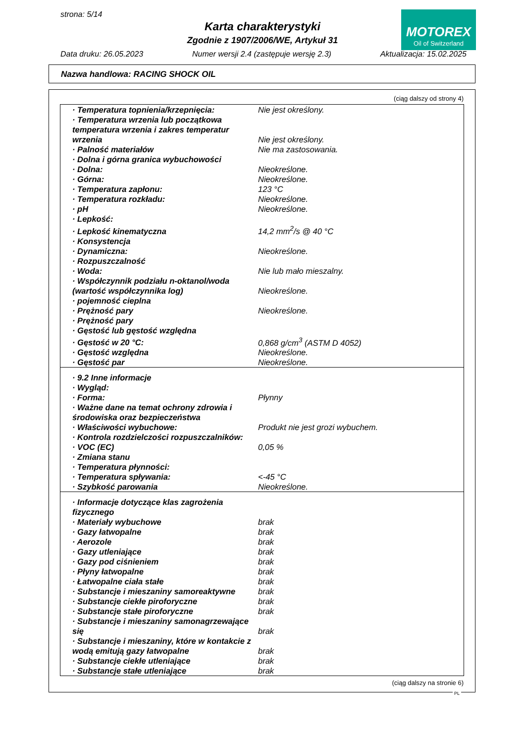strona: 5/14
Karta charakterystyki
Zgodnie z 1907/2006/WE, Artykuł 31
MOTOREX
Oil of Switzerland
Data druku: 26.05.2023 Numer wersji 2.4 (zastępuje wersję 2.3) Aktualizacja: 15.02.2025
Nazwa handlowa: RACING SHOCK OIL
(ciąg dalszy od strony 4)
| · Temperatura topnienia/krzepnięcia: | Nie jest określony. |
| · Temperatura wrzenia lub początkowa temperatura wrzenia i zakres temperatur wrzenia | Nie jest określony. |
| · Palność materiałów | Nie ma zastosowania. |
| · Dolna i górna granica wybuchowości | |
| · Dolna: | Nieokreślone. |
| · Górna: | Nieokreślone. |
| · Temperatura zapłonu: | 123 °C |
| · Temperatura rozkładu: | Nieokreślone. |
| · pH | Nieokreślone. |
| · Lepkość: | |
| · Lepkość kinematyczna | 14,2 mm<sup>2</sup>/s @ 40 °C |
| · Konsystencja | |
| · Dynamiczna: | Nieokreślone. |
| · Rozpuszczalność | |
| · Woda: | Nie lub mało mieszalny. |
| · Współczynnik podziału n-oktanol/woda (wartość współczynnika log) | Nieokreślone. |
| · pojemność cieplna | |
| · Prężność pary | Nieokreślone. |
| · Prężność pary | |
| · Gęstość lub gęstość względna | |
| · Gęstość w 20 °C: | 0,868 g/cm<sup>3</sup> (ASTM D 4052) |
| · Gęstość względna | Nieokreślone. |
| · Gęstość par | Nieokreślone. |
| · 9.2 Inne informacje | |
| · Wygląd: | |
| · Forma: | Płynny |
| · Ważne dane na temat ochrony zdrowia i środowiska oraz bezpieczeństwa | |
| · Właściwości wybuchowe: | Produkt nie jest grozi wybuchem. |
| · Kontrola rozdzielczości rozpuszczalników: | |
| · VOC (EC) | 0,05 % |
| · Zmiana stanu | |
| · Temperatura płynności: | |
| · Temperatura spływania: | <-45 °C |
| · Szybkość parowania | Nieokreślone. |
| · Informacje dotyczące klas zagrożenia fizycznego | |
| · Materiały wybuchowe | brak |
| · Gazy łatwopalne | brak |
| · Aerozole | brak |
| · Gazy utleniające | brak |
| · Gazy pod ciśnieniem | brak |
| · Płyny łatwopalne | brak |
| · Łatwopalne ciała stałe | brak |
| · Substancje i mieszaniny samoreaktywne | brak |
| · Substancje ciekłe piroforyczne | brak |
| · Substancje stałe piroforyczne | brak |
| · Substancje i mieszaniny samonagrzewające się | brak |
| · Substancje i mieszaniny, które w kontakcie z wodą emitują gazy łatwopalne | brak |
| · Substancje ciekłe utleniające | brak |
| · Substancje stałe utleniające | brak |
(ciąg dalszy na stronie 6)
PL